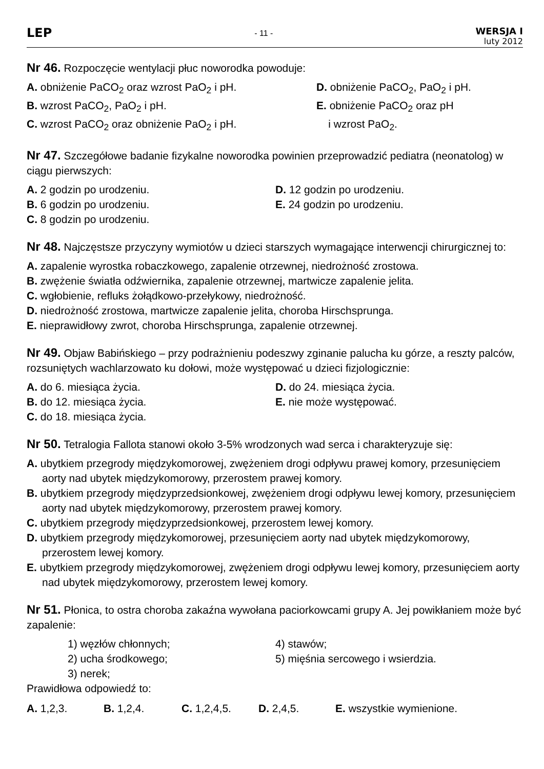LEP
- 11 -
WERSJA I
luty 2012
Nr 46. Rozpoczęcie wentylacji płuc noworodka powoduje:
A. obniżenie PaCO<sub>2</sub> oraz wzrost PaO<sub>2</sub> i pH.
B. wzrost PaCO<sub>2</sub>, PaO<sub>2</sub> i pH.
C. wzrost PaCO<sub>2</sub> oraz obniżenie PaO<sub>2</sub> i pH.
D. obniżenie PaCO<sub>2</sub>, PaO<sub>2</sub> i pH.
E. obniżenie PaCO<sub>2</sub> oraz pH
i wzrost PaO<sub>2</sub>.
Nr 47. Szczegółowe badanie fizykalne noworodka powinien przeprowadzić pediatra (neonatolog) w ciągu pierwszych:
A. 2 godzin po urodzeniu.
B. 6 godzin po urodzeniu.
C. 8 godzin po urodzeniu.
D. 12 godzin po urodzeniu.
E. 24 godzin po urodzeniu.
Nr 48. Najczęstsze przyczyny wymiotów u dzieci starszych wymagające interwencji chirurgicznej to:
A. zapalenie wyrostka robaczkowego, zapalenie otrzewnej, niedrożność zrostowa.
B. zwężenie światła odźwiernika, zapalenie otrzewnej, martwicze zapalenie jelita.
C. wgłobienie, refluks żołądkowo-przełykowy, niedrożność.
D. niedrożność zrostowa, martwicze zapalenie jelita, choroba Hirschsprunga.
E. nieprawidłowy zwrot, choroba Hirschsprunga, zapalenie otrzewnej.
Nr 49. Objaw Babińskiego – przy podrażnieniu podeszwy zginanie palucha ku górze, a reszty palców, rozsuniętych wachlarzowato ku dołowi, może występować u dzieci fizjologicznie:
A. do 6. miesiąca życia.
B. do 12. miesiąca życia.
C. do 18. miesiąca życia.
D. do 24. miesiąca życia.
E. nie może występować.
Nr 50. Tetralogia Fallota stanowi około 3-5% wrodzonych wad serca i charakteryzuje się:
A. ubytkiem przegrody międzykomorowej, zwężeniem drogi odpływu prawej komory, przesunięciem aorty nad ubytek międzykomorowy, przerostem prawej komory.
B. ubytkiem przegrody międzyprzedsionkowej, zwężeniem drogi odpływu lewej komory, przesunięciem aorty nad ubytek międzykomorowy, przerostem prawej komory.
C. ubytkiem przegrody międzyprzedsionkowej, przerostem lewej komory.
D. ubytkiem przegrody międzykomorowej, przesunięciem aorty nad ubytek międzykomorowy, przerostem lewej komory.
E. ubytkiem przegrody międzykomorowej, zwężeniem drogi odpływu lewej komory, przesunięciem aorty nad ubytek międzykomorowy, przerostem lewej komory.
Nr 51. Płonica, to ostra choroba zakaźna wywołana paciorkowcami grupy A. Jej powikłaniem może być zapalenie:
1) węzłów chłonnych;
2) ucha środkowego;
3) nerek;
4) stawów;
5) mięśnia sercowego i wsierdzia.
Prawidłowa odpowiedź to:
A. 1,2,3. B. 1,2,4. C. 1,2,4,5. D. 2,4,5. E. wszystkie wymienione.